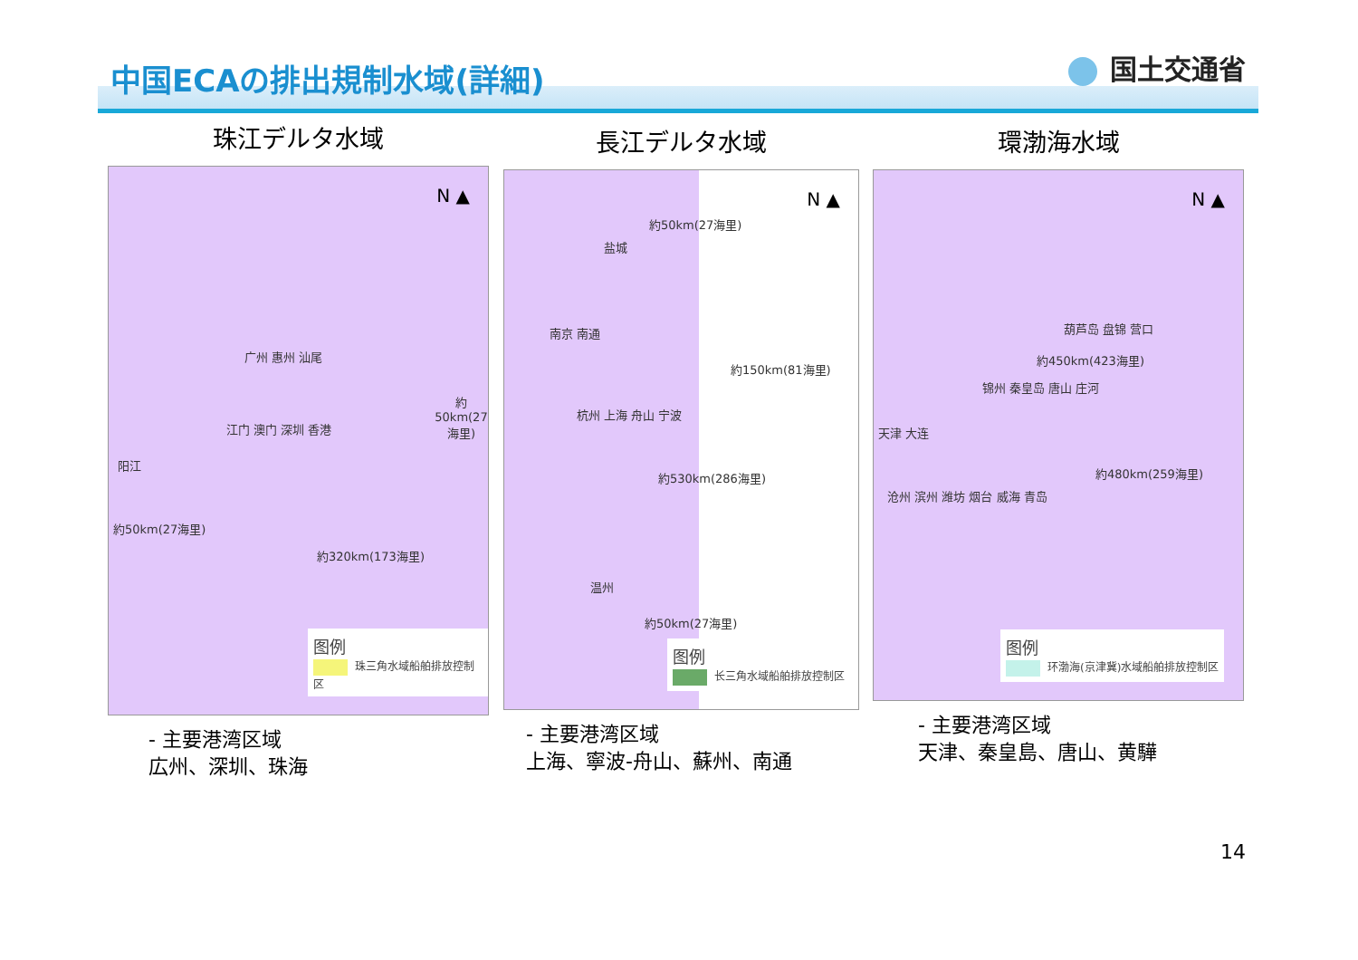中国ECAの排出規制水域(詳細) 国土交通省
珠江デルタ水域
N ▲
广州 惠州 汕尾
江门 澳门 深圳 香港
阳江
約320km(173海里)
約50km(27海里)
約50km(27海里)
图例
珠三角水域船舶排放控制区
- 主要港湾区域
広州、深圳、珠海
長江デルタ水域
N ▲
約50km(27海里)
盐城
南京 南通
約150km(81海里)
杭州 上海 舟山 宁波
約530km(286海里)
温州
約50km(27海里)
图例
长三角水域船舶排放控制区
- 主要港湾区域
上海、寧波-舟山、蘇州、南通
環渤海水域
N ▲
葫芦岛 盘锦 营口
锦州 秦皇岛 唐山 庄河
天津 大连
約450km(423海里)
約480km(259海里)
沧州 滨州 潍坊 烟台 威海 青岛
图例
环渤海(京津冀)水域船舶排放控制区
- 主要港湾区域
天津、秦皇島、唐山、黄驊
14